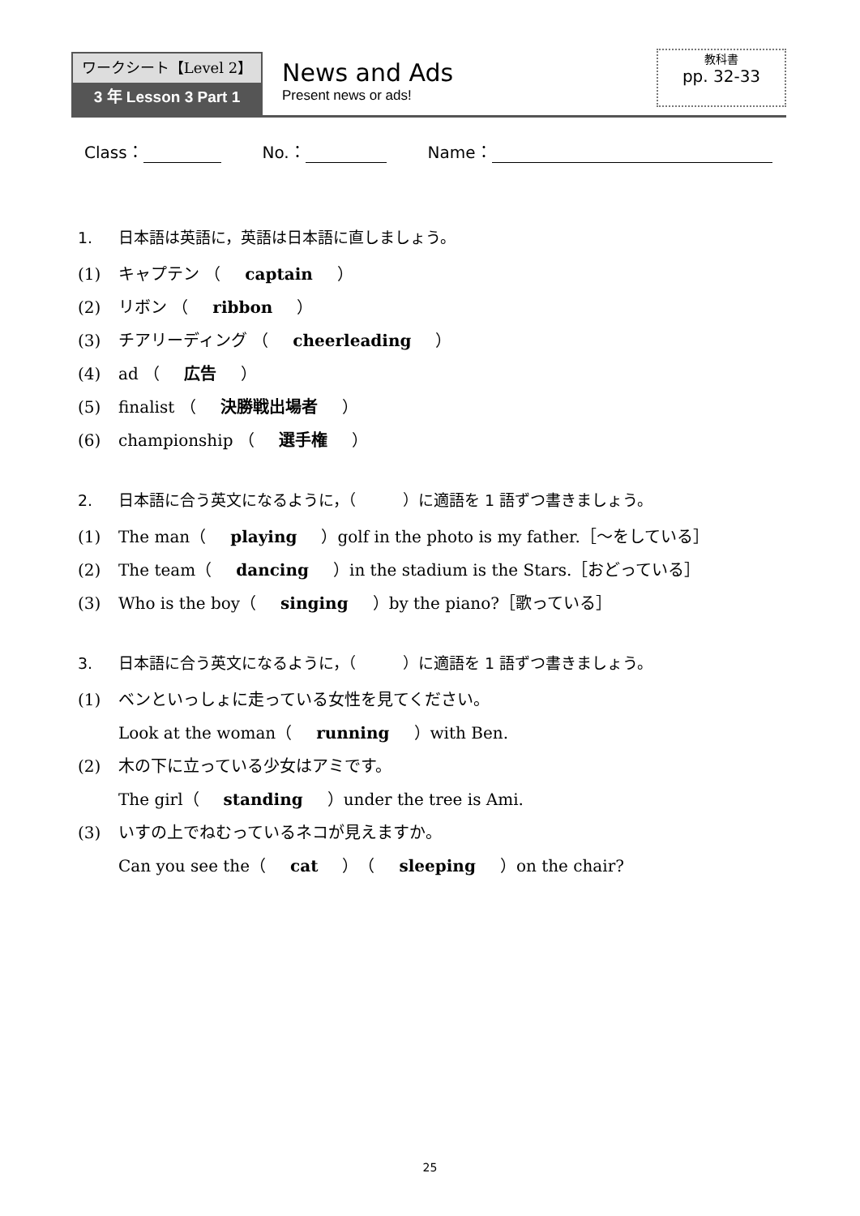ワークシート【Level 2】
3 年 Lesson 3 Part 1
News and Ads
Present news or ads!
教科書
pp. 32-33
Class： No.： Name：
1. 日本語は英語に，英語は日本語に直しましょう。
(1) キャプテン （ captain ）
(2) リボン （ ribbon ）
(3) チアリーディング （ cheerleading ）
(4) ad （ 広告 ）
(5) finalist （ 決勝戦出場者 ）
(6) championship （ 選手権 ）
2. 日本語に合う英文になるように，（　　　）に適語を 1 語ずつ書きましょう。
(1) The man（ playing ）golf in the photo is my father.［～をしている］
(2) The team（ dancing ）in the stadium is the Stars.［おどっている］
(3) Who is the boy（ singing ）by the piano?［歌っている］
3. 日本語に合う英文になるように，（　　　）に適語を 1 語ずつ書きましょう。
(1) ベンといっしょに走っている女性を見てください。
Look at the woman（ running ）with Ben.
(2) 木の下に立っている少女はアミです。
The girl（ standing ）under the tree is Ami.
(3) いすの上でねむっているネコが見えますか。
Can you see the（ cat ）（ sleeping ）on the chair?
25